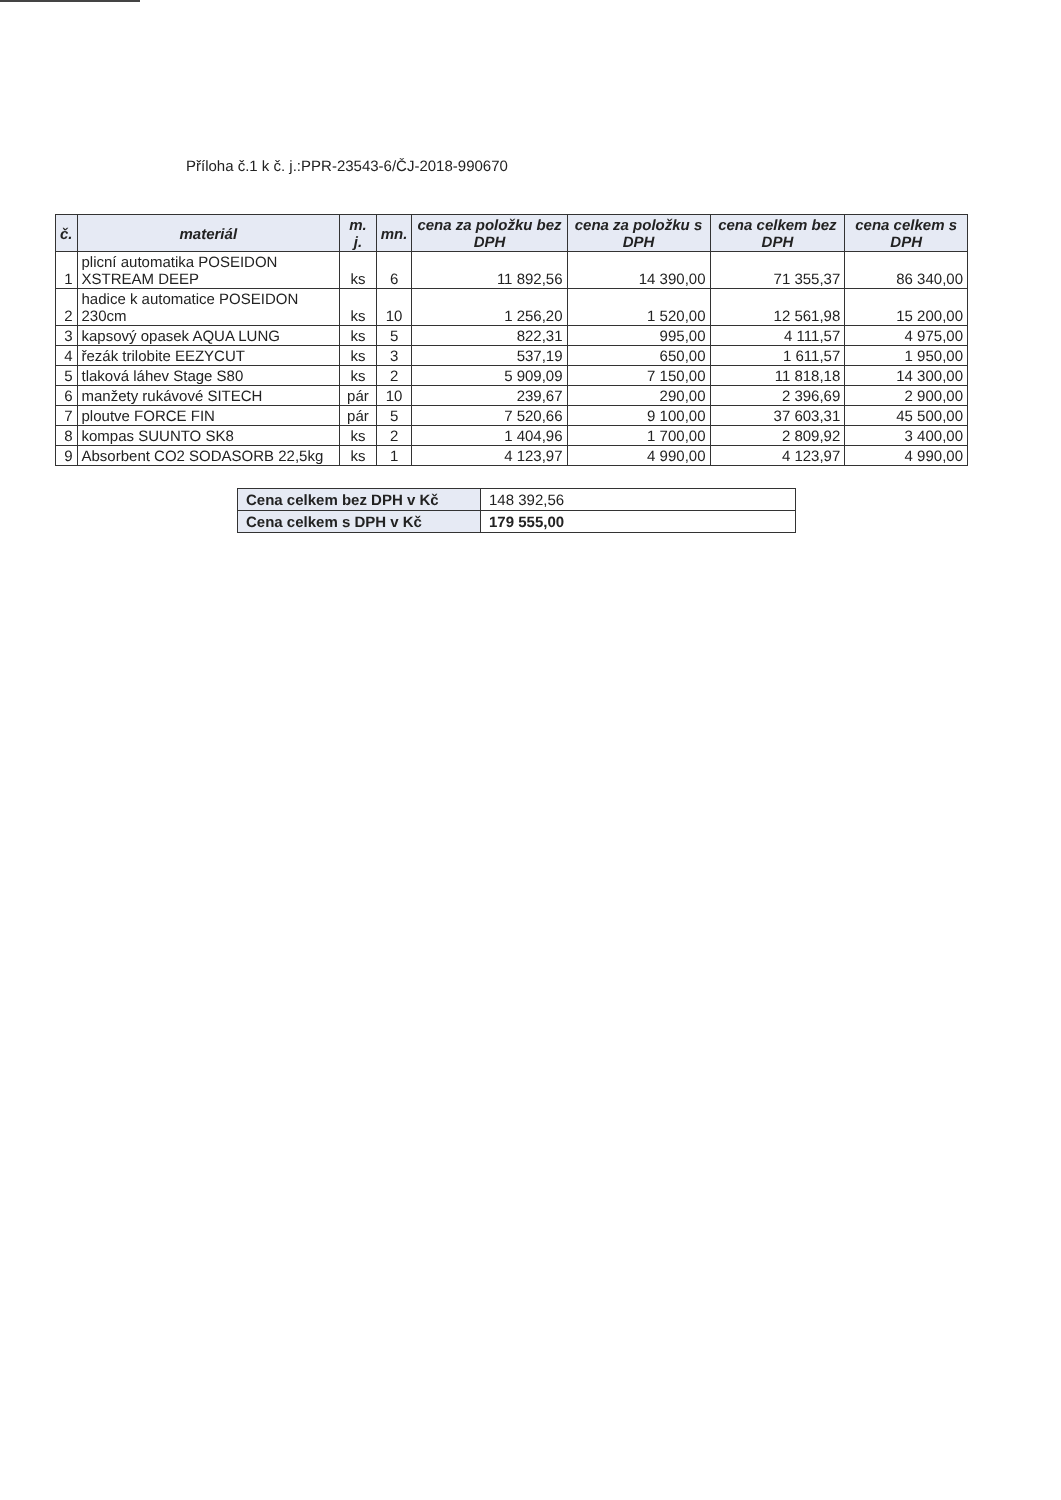Příloha č.1 k č. j.:PPR-23543-6/ČJ-2018-990670
| č. | materiál | m. j. | mn. | cena za položku bez DPH | cena za položku s DPH | cena celkem bez DPH | cena celkem s DPH |
| --- | --- | --- | --- | --- | --- | --- | --- |
| 1 | plicní automatika POSEIDON XSTREAM DEEP | ks | 6 | 11 892,56 | 14 390,00 | 71 355,37 | 86 340,00 |
| 2 | hadice k automatice POSEIDON 230cm | ks | 10 | 1 256,20 | 1 520,00 | 12 561,98 | 15 200,00 |
| 3 | kapsový opasek AQUA LUNG | ks | 5 | 822,31 | 995,00 | 4 111,57 | 4 975,00 |
| 4 | řezák trilobite EEZYCUT | ks | 3 | 537,19 | 650,00 | 1 611,57 | 1 950,00 |
| 5 | tlaková láhev Stage S80 | ks | 2 | 5 909,09 | 7 150,00 | 11 818,18 | 14 300,00 |
| 6 | manžety rukávové SITECH | pár | 10 | 239,67 | 290,00 | 2 396,69 | 2 900,00 |
| 7 | ploutve FORCE FIN | pár | 5 | 7 520,66 | 9 100,00 | 37 603,31 | 45 500,00 |
| 8 | kompas SUUNTO SK8 | ks | 2 | 1 404,96 | 1 700,00 | 2 809,92 | 3 400,00 |
| 9 | Absorbent CO2 SODASORB 22,5kg | ks | 1 | 4 123,97 | 4 990,00 | 4 123,97 | 4 990,00 |
| Cena celkem bez DPH v Kč | 148 392,56 |
| Cena celkem s DPH v Kč | 179 555,00 |